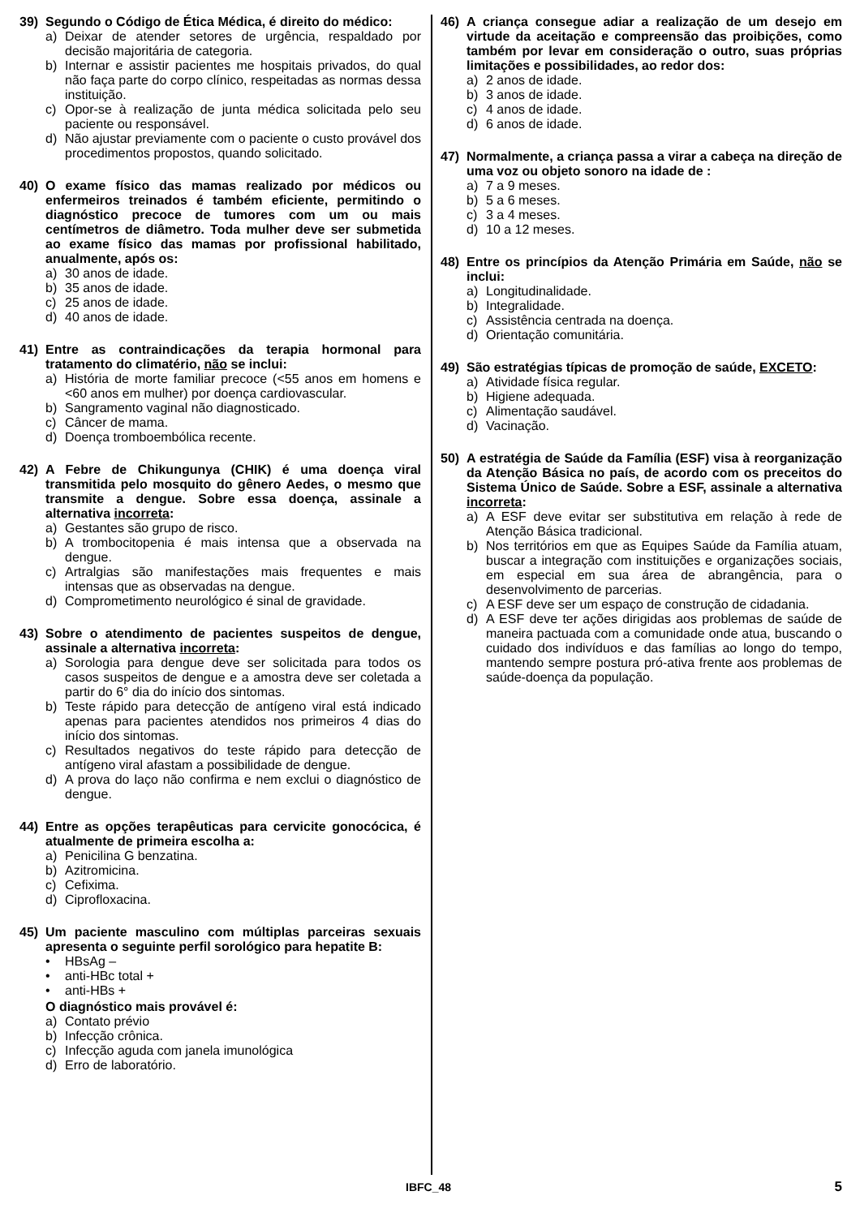39) Segundo o Código de Ética Médica, é direito do médico:
a) Deixar de atender setores de urgência, respaldado por decisão majoritária de categoria.
b) Internar e assistir pacientes me hospitais privados, do qual não faça parte do corpo clínico, respeitadas as normas dessa instituição.
c) Opor-se à realização de junta médica solicitada pelo seu paciente ou responsável.
d) Não ajustar previamente com o paciente o custo provável dos procedimentos propostos, quando solicitado.
40) O exame físico das mamas realizado por médicos ou enfermeiros treinados é também eficiente, permitindo o diagnóstico precoce de tumores com um ou mais centímetros de diâmetro. Toda mulher deve ser submetida ao exame físico das mamas por profissional habilitado, anualmente, após os:
a) 30 anos de idade.
b) 35 anos de idade.
c) 25 anos de idade.
d) 40 anos de idade.
41) Entre as contraindicações da terapia hormonal para tratamento do climatério, não se inclui:
a) História de morte familiar precoce (<55 anos em homens e <60 anos em mulher) por doença cardiovascular.
b) Sangramento vaginal não diagnosticado.
c) Câncer de mama.
d) Doença tromboembólica recente.
42) A Febre de Chikungunya (CHIK) é uma doença viral transmitida pelo mosquito do gênero Aedes, o mesmo que transmite a dengue. Sobre essa doença, assinale a alternativa incorreta:
a) Gestantes são grupo de risco.
b) A trombocitopenia é mais intensa que a observada na dengue.
c) Artralgias são manifestações mais frequentes e mais intensas que as observadas na dengue.
d) Comprometimento neurológico é sinal de gravidade.
43) Sobre o atendimento de pacientes suspeitos de dengue, assinale a alternativa incorreta:
a) Sorologia para dengue deve ser solicitada para todos os casos suspeitos de dengue e a amostra deve ser coletada a partir do 6° dia do início dos sintomas.
b) Teste rápido para detecção de antígeno viral está indicado apenas para pacientes atendidos nos primeiros 4 dias do início dos sintomas.
c) Resultados negativos do teste rápido para detecção de antígeno viral afastam a possibilidade de dengue.
d) A prova do laço não confirma e nem exclui o diagnóstico de dengue.
44) Entre as opções terapêuticas para cervicite gonocócica, é atualmente de primeira escolha a:
a) Penicilina G benzatina.
b) Azitromicina.
c) Cefixima.
d) Ciprofloxacina.
45) Um paciente masculino com múltiplas parceiras sexuais apresenta o seguinte perfil sorológico para hepatite B:
• HBsAg –
• anti-HBc total +
• anti-HBs +
O diagnóstico mais provável é:
a) Contato prévio
b) Infecção crônica.
c) Infecção aguda com janela imunológica
d) Erro de laboratório.
46) A criança consegue adiar a realização de um desejo em virtude da aceitação e compreensão das proibições, como também por levar em consideração o outro, suas próprias limitações e possibilidades, ao redor dos:
a) 2 anos de idade.
b) 3 anos de idade.
c) 4 anos de idade.
d) 6 anos de idade.
47) Normalmente, a criança passa a virar a cabeça na direção de uma voz ou objeto sonoro na idade de :
a) 7 a 9 meses.
b) 5 a 6 meses.
c) 3 a 4 meses.
d) 10 a 12 meses.
48) Entre os princípios da Atenção Primária em Saúde, não se inclui:
a) Longitudinalidade.
b) Integralidade.
c) Assistência centrada na doença.
d) Orientação comunitária.
49) São estratégias típicas de promoção de saúde, EXCETO:
a) Atividade física regular.
b) Higiene adequada.
c) Alimentação saudável.
d) Vacinação.
50) A estratégia de Saúde da Família (ESF) visa à reorganização da Atenção Básica no país, de acordo com os preceitos do Sistema Único de Saúde. Sobre a ESF, assinale a alternativa incorreta:
a) A ESF deve evitar ser substitutiva em relação à rede de Atenção Básica tradicional.
b) Nos territórios em que as Equipes Saúde da Família atuam, buscar a integração com instituições e organizações sociais, em especial em sua área de abrangência, para o desenvolvimento de parcerias.
c) A ESF deve ser um espaço de construção de cidadania.
d) A ESF deve ter ações dirigidas aos problemas de saúde de maneira pactuada com a comunidade onde atua, buscando o cuidado dos indivíduos e das famílias ao longo do tempo, mantendo sempre postura pró-ativa frente aos problemas de saúde-doença da população.
IBFC_48 5